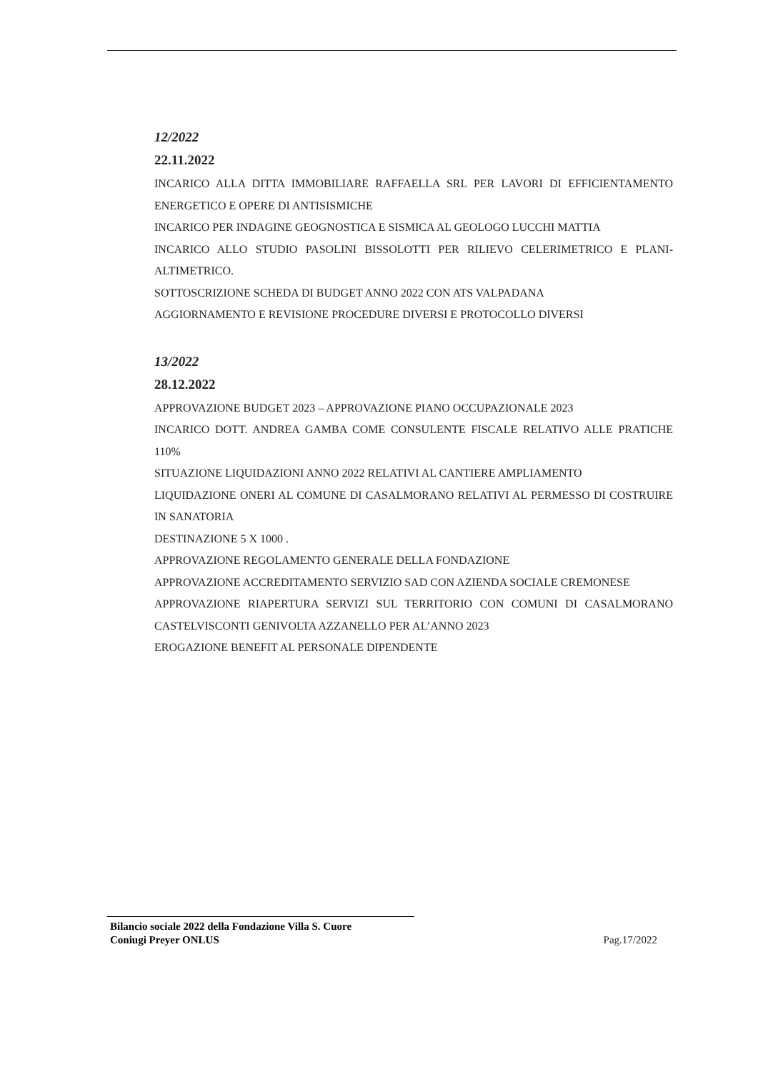12/2022
22.11.2022
INCARICO ALLA DITTA IMMOBILIARE RAFFAELLA SRL PER LAVORI DI EFFICIENTAMENTO ENERGETICO E OPERE DI ANTISISMICHE
INCARICO PER INDAGINE GEOGNOSTICA E SISMICA AL GEOLOGO LUCCHI MATTIA
INCARICO ALLO STUDIO PASOLINI BISSOLOTTI PER RILIEVO CELERIMETRICO E PLANI-ALTIMETRICO.
SOTTOSCRIZIONE SCHEDA DI BUDGET ANNO 2022 CON ATS VALPADANA
AGGIORNAMENTO E REVISIONE PROCEDURE DIVERSI E PROTOCOLLO DIVERSI
13/2022
28.12.2022
APPROVAZIONE BUDGET 2023 – APPROVAZIONE PIANO OCCUPAZIONALE 2023
INCARICO DOTT. ANDREA GAMBA COME CONSULENTE FISCALE RELATIVO ALLE PRATICHE 110%
SITUAZIONE LIQUIDAZIONI ANNO 2022 RELATIVI AL CANTIERE AMPLIAMENTO
LIQUIDAZIONE ONERI AL COMUNE DI CASALMORANO RELATIVI AL PERMESSO DI COSTRUIRE IN SANATORIA
DESTINAZIONE 5 X 1000 .
APPROVAZIONE REGOLAMENTO GENERALE DELLA FONDAZIONE
APPROVAZIONE ACCREDITAMENTO SERVIZIO SAD CON AZIENDA SOCIALE CREMONESE
APPROVAZIONE RIAPERTURA SERVIZI SUL TERRITORIO CON COMUNI DI CASALMORANO CASTELVISCONTI GENIVOLTA AZZANELLO PER AL’ANNO 2023
EROGAZIONE BENEFIT AL PERSONALE DIPENDENTE
Bilancio sociale 2022 della Fondazione Villa S. Cuore
Coniugi Preyer ONLUS
Pag.17/2022